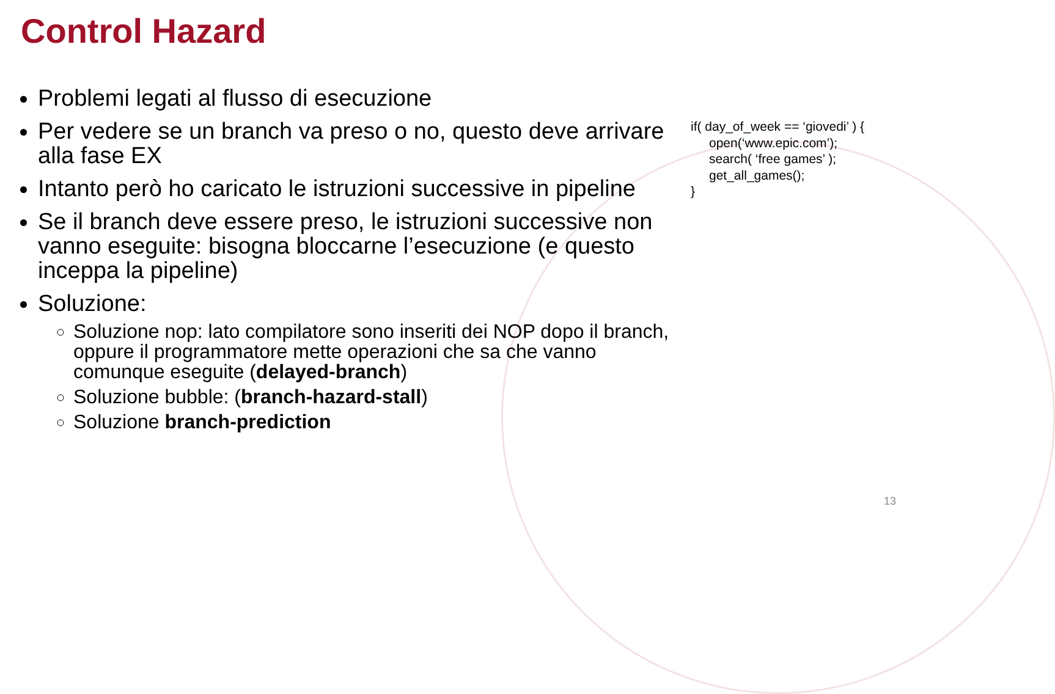Control Hazard
Problemi legati al flusso di esecuzione
Per vedere se un branch va preso o no, questo deve arrivare alla fase EX
Intanto però ho caricato le istruzioni successive in pipeline
Se il branch deve essere preso, le istruzioni successive non vanno eseguite: bisogna bloccarne l’esecuzione (e questo inceppa la pipeline)
Soluzione:
Soluzione nop: lato compilatore sono inseriti dei NOP dopo il branch, oppure il programmatore mette operazioni che sa che vanno comunque eseguite (delayed-branch)
Soluzione bubble: (branch-hazard-stall)
Soluzione branch-prediction
if( day_of_week == ‘giovedi’ ) {
open(‘www.epic.com’);
search( ‘free games’ );
get_all_games();
}
13